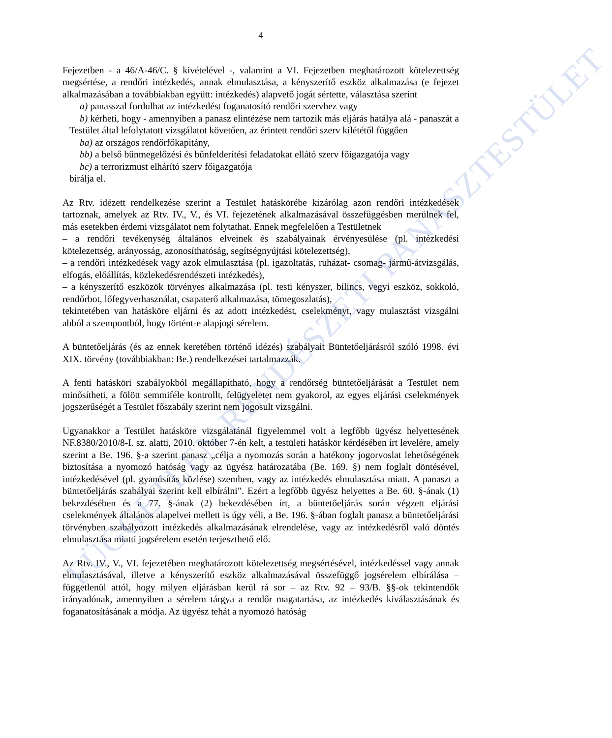FÜGGETLEN RENDÉSZETI PANASZTESTÜLET
4
Fejezetben - a 46/A-46/C. § kivételével -, valamint a VI. Fejezetben meghatározott kötelezettség megsértése, a rendőri intézkedés, annak elmulasztása, a kényszerítő eszköz alkalmazása (e fejezet alkalmazásában a továbbiakban együtt: intézkedés) alapvető jogát sértette, választása szerint
a) panasszal fordulhat az intézkedést foganatosító rendőri szervhez vagy
b) kérheti, hogy - amennyiben a panasz elintézése nem tartozik más eljárás hatálya alá - panaszát a Testület által lefolytatott vizsgálatot követően, az érintett rendőri szerv kilététől függően
ba) az országos rendőrfőkapitány,
bb) a belső bűnmegelőzési és bűnfelderítési feladatokat ellátó szerv főigazgatója vagy
bc) a terrorizmust elhárító szerv főigazgatója
bírálja el.
Az Rtv. idézett rendelkezése szerint a Testület hatáskörébe kizárólag azon rendőri intézkedések tartoznak, amelyek az Rtv. IV., V., és VI. fejezetének alkalmazásával összefüggésben merülnek fel, más esetekben érdemi vizsgálatot nem folytathat. Ennek megfelelően a Testületnek
– a rendőri tevékenység általános elveinek és szabályainak érvényesülése (pl. intézkedési kötelezettség, arányosság, azonosíthatóság, segítségnyújtási kötelezettség),
– a rendőri intézkedések vagy azok elmulasztása (pl. igazoltatás, ruházat- csomag- jármű-átvizsgálás, elfogás, előállítás, közlekedésrendészeti intézkedés),
– a kényszerítő eszközök törvényes alkalmazása (pl. testi kényszer, bilincs, vegyi eszköz, sokkoló, rendőrbot, lőfegyverhasználat, csapaterő alkalmazása, tömegoszlatás),
tekintetében van hatásköre eljárni és az adott intézkedést, cselekményt, vagy mulasztást vizsgálni abból a szempontból, hogy történt-e alapjogi sérelem.
A büntetőeljárás (és az ennek keretében történő idézés) szabályait Büntetőeljárásról szóló 1998. évi XIX. törvény (továbbiakban: Be.) rendelkezései tartalmazzák.
A fenti hatásköri szabályokból megállapítható, hogy a rendőrség büntetőeljárását a Testület nem minősítheti, a fölött semmiféle kontrollt, felügyeletet nem gyakorol, az egyes eljárási cselekmények jogszerűségét a Testület főszabály szerint nem jogosult vizsgálni.
Ugyanakkor a Testület hatásköre vizsgálatánál figyelemmel volt a legfőbb ügyész helyettesének NF.8380/2010/8-I. sz. alatti, 2010. október 7-én kelt, a testületi hatáskör kérdésében írt levelére, amely szerint a Be. 196. §-a szerint panasz „célja a nyomozás során a hatékony jogorvoslat lehetőségének biztosítása a nyomozó hatóság vagy az ügyész határozatába (Be. 169. §) nem foglalt döntésével, intézkedésével (pl. gyanúsítás közlése) szemben, vagy az intézkedés elmulasztása miatt. A panaszt a büntetőeljárás szabályai szerint kell elbírálni”. Ezért a legfőbb ügyész helyettes a Be. 60. §-ának (1) bekezdésében és a 77. §-ának (2) bekezdésében írt, a büntetőeljárás során végzett eljárási cselekmények általános alapelvei mellett is úgy véli, a Be. 196. §-ában foglalt panasz a büntetőeljárási törvényben szabályozott intézkedés alkalmazásának elrendelése, vagy az intézkedésről való döntés elmulasztása miatti jogsérelem esetén terjeszthető elő.
Az Rtv. IV., V., VI. fejezetében meghatározott kötelezettség megsértésével, intézkedéssel vagy annak elmulasztásával, illetve a kényszerítő eszköz alkalmazásával összefüggő jogsérelem elbírálása – függetlenül attól, hogy milyen eljárásban kerül rá sor – az Rtv. 92 – 93/B. §§-ok tekintendők irányadónak, amennyiben a sérelem tárgya a rendőr magatartása, az intézkedés kiválasztásának és foganatosításának a módja. Az ügyész tehát a nyomozó hatóság